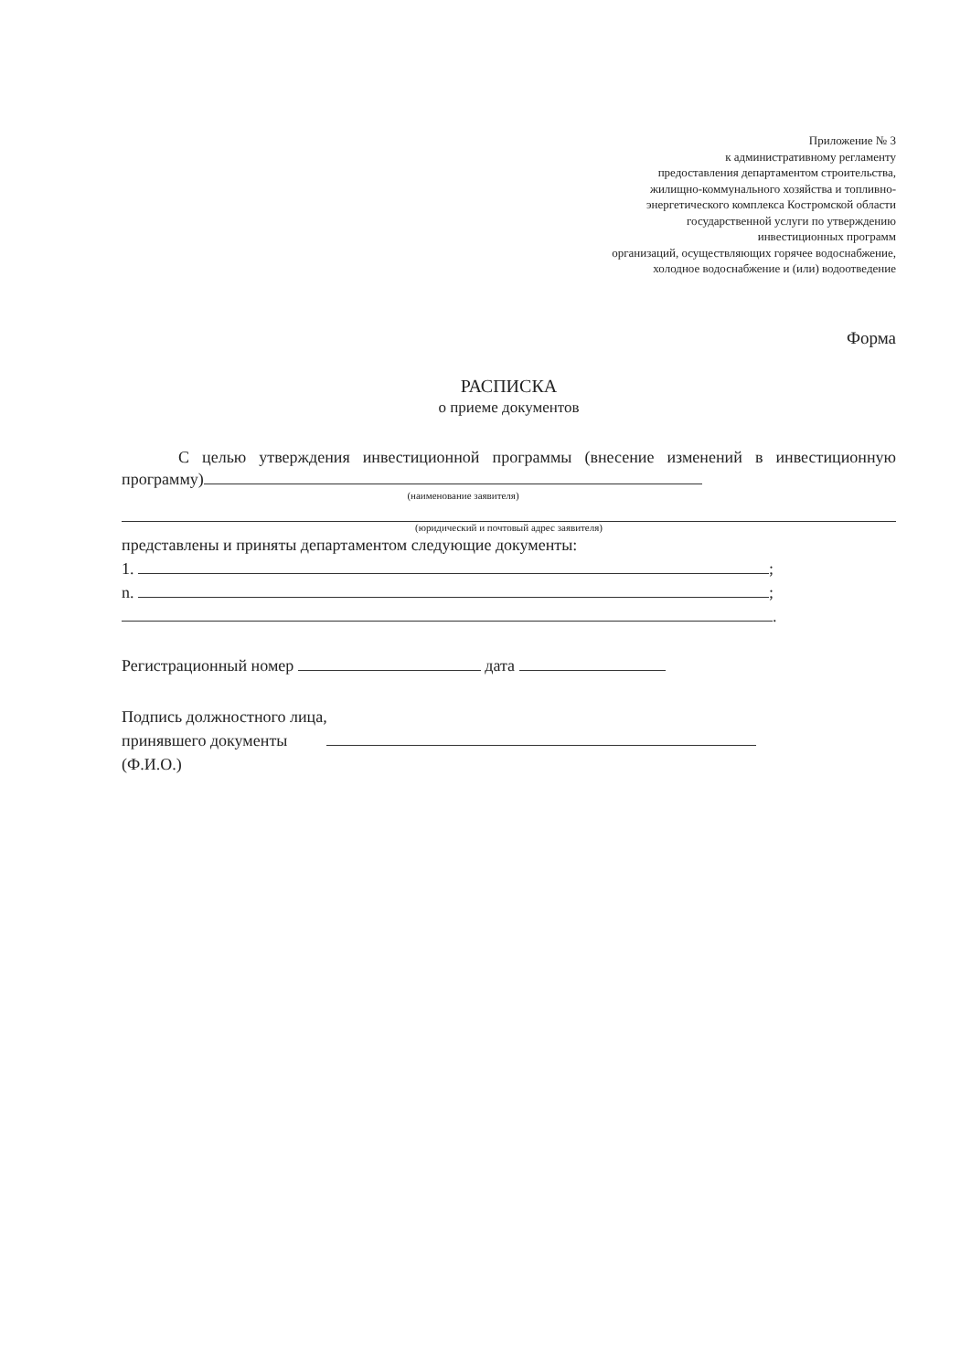Приложение № 3
к административному регламенту
предоставления департаментом строительства,
жилищно-коммунального хозяйства и топливно-
энергетического комплекса Костромской области
государственной услуги по утверждению
инвестиционных программ
организаций, осуществляющих горячее водоснабжение,
холодное водоснабжение и (или) водоотведение
Форма
РАСПИСКА
о приеме документов
С целью утверждения инвестиционной программы (внесение изменений в инвестиционную программу)
(наименование заявителя)
(юридический и почтовый адрес заявителя)
представлены и приняты департаментом следующие документы:
1. ;
n. ;
.
Регистрационный номер дата
Подпись должностного лица,
принявшего документы
(Ф.И.О.)